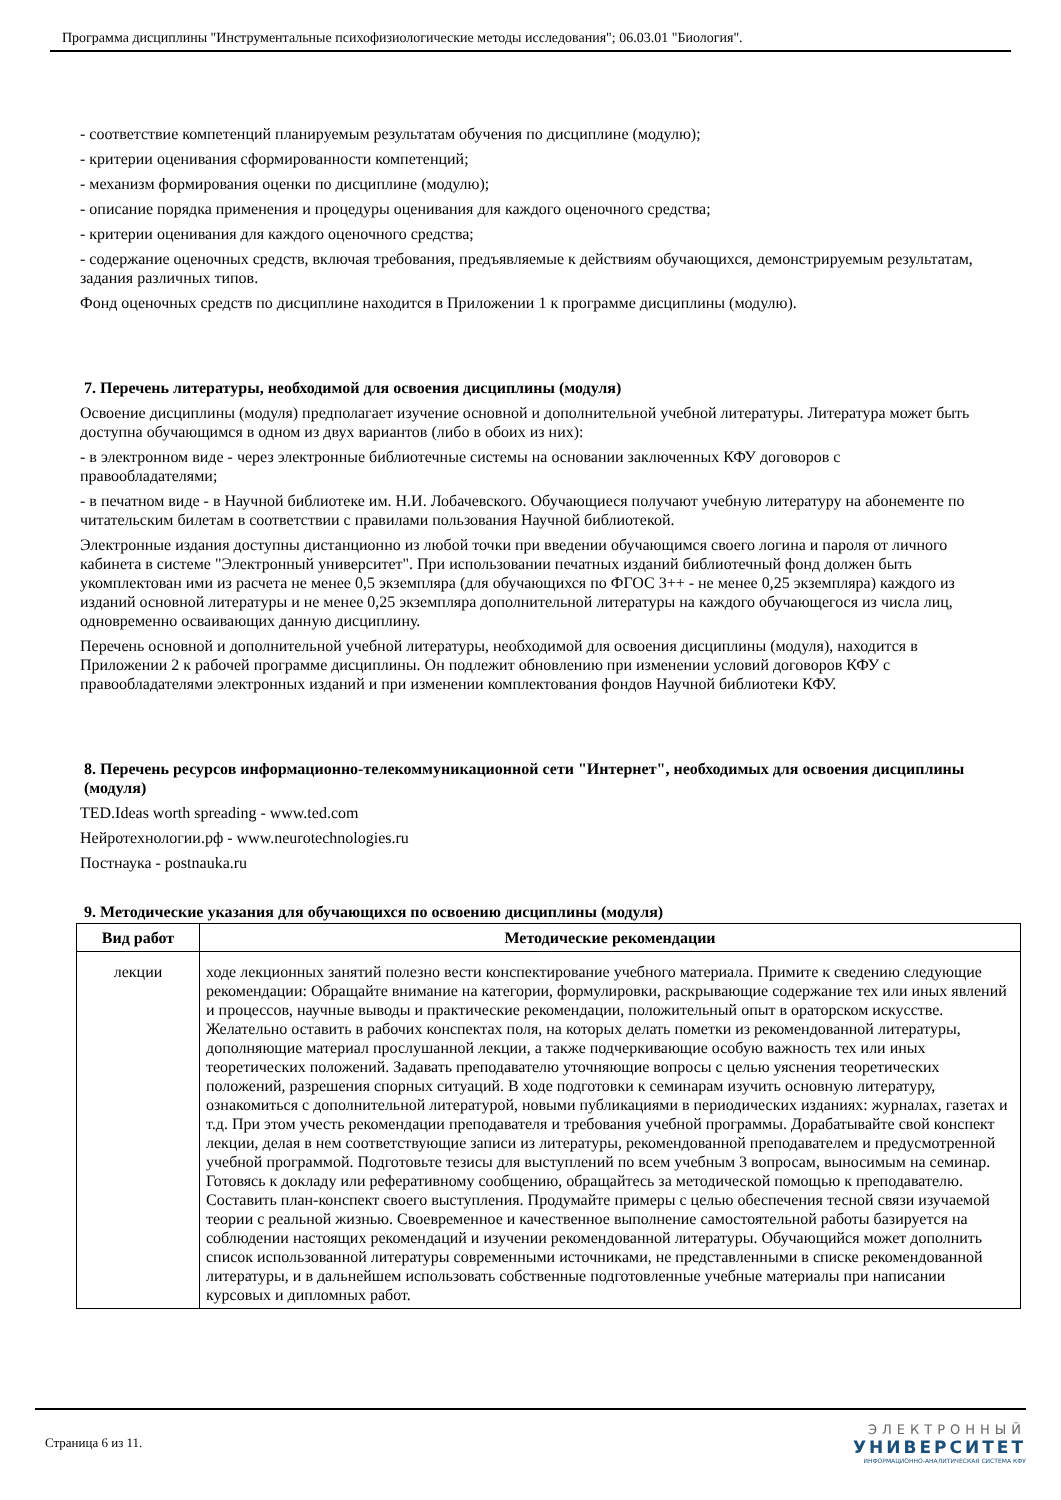Программа дисциплины "Инструментальные психофизиологические методы исследования"; 06.03.01 "Биология".
- соответствие компетенций планируемым результатам обучения по дисциплине (модулю);
- критерии оценивания сформированности компетенций;
- механизм формирования оценки по дисциплине (модулю);
- описание порядка применения и процедуры оценивания для каждого оценочного средства;
- критерии оценивания для каждого оценочного средства;
- содержание оценочных средств, включая требования, предъявляемые к действиям обучающихся, демонстрируемым результатам, задания различных типов.
Фонд оценочных средств по дисциплине находится в Приложении 1 к программе дисциплины (модулю).
7. Перечень литературы, необходимой для освоения дисциплины (модуля)
Освоение дисциплины (модуля) предполагает изучение основной и дополнительной учебной литературы. Литература может быть доступна обучающимся в одном из двух вариантов (либо в обоих из них):
- в электронном виде - через электронные библиотечные системы на основании заключенных КФУ договоров с правообладателями;
- в печатном виде - в Научной библиотеке им. Н.И. Лобачевского. Обучающиеся получают учебную литературу на абонементе по читательским билетам в соответствии с правилами пользования Научной библиотекой.
Электронные издания доступны дистанционно из любой точки при введении обучающимся своего логина и пароля от личного кабинета в системе "Электронный университет". При использовании печатных изданий библиотечный фонд должен быть укомплектован ими из расчета не менее 0,5 экземпляра (для обучающихся по ФГОС 3++ - не менее 0,25 экземпляра) каждого из изданий основной литературы и не менее 0,25 экземпляра дополнительной литературы на каждого обучающегося из числа лиц, одновременно осваивающих данную дисциплину.
Перечень основной и дополнительной учебной литературы, необходимой для освоения дисциплины (модуля), находится в Приложении 2 к рабочей программе дисциплины. Он подлежит обновлению при изменении условий договоров КФУ с правообладателями электронных изданий и при изменении комплектования фондов Научной библиотеки КФУ.
8. Перечень ресурсов информационно-телекоммуникационной сети "Интернет", необходимых для освоения дисциплины (модуля)
TED.Ideas worth spreading - www.ted.com
Нейротехнологии.рф - www.neurotechnologies.ru
Постнаука - postnauka.ru
9. Методические указания для обучающихся по освоению дисциплины (модуля)
| Вид работ | Методические рекомендации |
| --- | --- |
| лекции | ходе лекционных занятий полезно вести конспектирование учебного материала. Примите к сведению следующие рекомендации: Обращайте внимание на категории, формулировки, раскрывающие содержание тех или иных явлений и процессов, научные выводы и практические рекомендации, положительный опыт в ораторском искусстве. Желательно оставить в рабочих конспектах поля, на которых делать пометки из рекомендованной литературы, дополняющие материал прослушанной лекции, а также подчеркивающие особую важность тех или иных теоретических положений. Задавать преподавателю уточняющие вопросы с целью уяснения теоретических положений, разрешения спорных ситуаций. В ходе подготовки к семинарам изучить основную литературу, ознакомиться с дополнительной литературой, новыми публикациями в периодических изданиях: журналах, газетах и т.д. При этом учесть рекомендации преподавателя и требования учебной программы. Дорабатывайте свой конспект лекции, делая в нем соответствующие записи из литературы, рекомендованной преподавателем и предусмотренной учебной программой. Подготовьте тезисы для выступлений по всем учебным 3 вопросам, выносимым на семинар. Готовясь к докладу или реферативному сообщению, обращайтесь за методической помощью к преподавателю. Составить план-конспект своего выступления. Продумайте примеры с целью обеспечения тесной связи изучаемой теории с реальной жизнью. Своевременное и качественное выполнение самостоятельной работы базируется на соблюдении настоящих рекомендаций и изучении рекомендованной литературы. Обучающийся может дополнить список использованной литературы современными источниками, не представленными в списке рекомендованной литературы, и в дальнейшем использовать собственные подготовленные учебные материалы при написании курсовых и дипломных работ. |
Страница 6 из 11.
ЭЛЕКТРОННЫЙ
УНИВЕРСИТЕТ
ИНФОРМАЦИОННО-АНАЛИТИЧЕСКАЯ СИСТЕМА КФУ